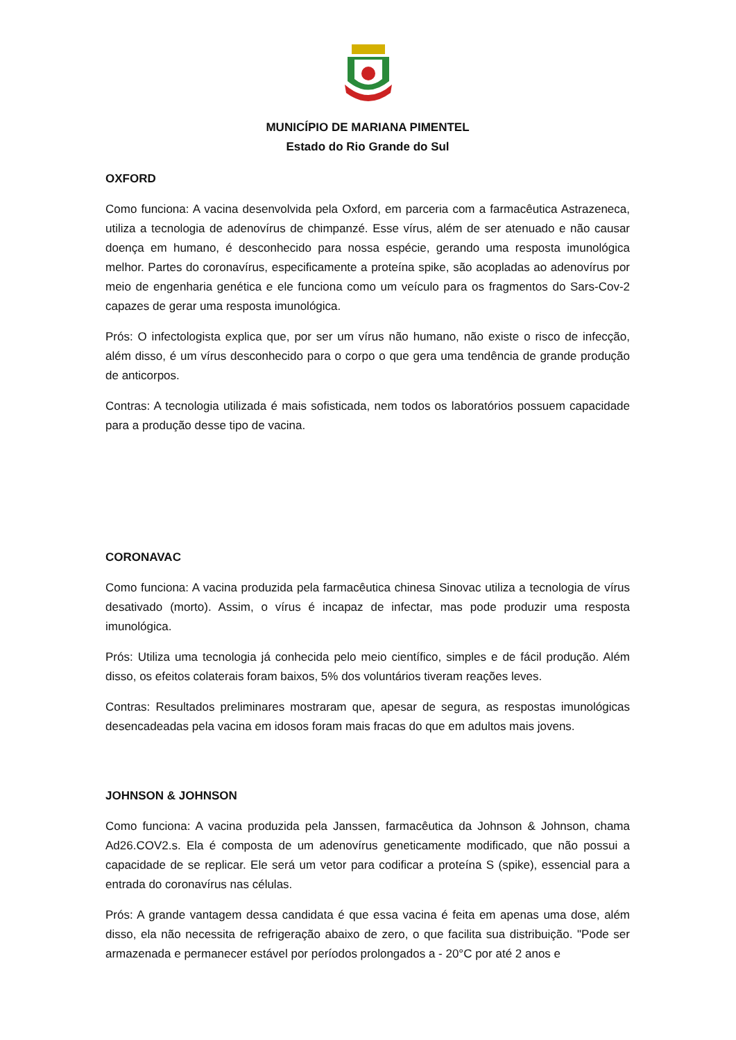MUNICÍPIO DE MARIANA PIMENTEL
Estado do Rio Grande do Sul
OXFORD
Como funciona: A vacina desenvolvida pela Oxford, em parceria com a farmacêutica Astrazeneca, utiliza a tecnologia de adenovírus de chimpanzé. Esse vírus, além de ser atenuado e não causar doença em humano, é desconhecido para nossa espécie, gerando uma resposta imunológica melhor. Partes do coronavírus, especificamente a proteína spike, são acopladas ao adenovírus por meio de engenharia genética e ele funciona como um veículo para os fragmentos do Sars-Cov-2 capazes de gerar uma resposta imunológica.
Prós: O infectologista explica que, por ser um vírus não humano, não existe o risco de infecção, além disso, é um vírus desconhecido para o corpo o que gera uma tendência de grande produção de anticorpos.
Contras: A tecnologia utilizada é mais sofisticada, nem todos os laboratórios possuem capacidade para a produção desse tipo de vacina.
CORONAVAC
Como funciona: A vacina produzida pela farmacêutica chinesa Sinovac utiliza a tecnologia de vírus desativado (morto). Assim, o vírus é incapaz de infectar, mas pode produzir uma resposta imunológica.
Prós: Utiliza uma tecnologia já conhecida pelo meio científico, simples e de fácil produção. Além disso, os efeitos colaterais foram baixos, 5% dos voluntários tiveram reações leves.
Contras: Resultados preliminares mostraram que, apesar de segura, as respostas imunológicas desencadeadas pela vacina em idosos foram mais fracas do que em adultos mais jovens.
JOHNSON & JOHNSON
Como funciona: A vacina produzida pela Janssen, farmacêutica da Johnson & Johnson, chama Ad26.COV2.s. Ela é composta de um adenovírus geneticamente modificado, que não possui a capacidade de se replicar. Ele será um vetor para codificar a proteína S (spike), essencial para a entrada do coronavírus nas células.
Prós: A grande vantagem dessa candidata é que essa vacina é feita em apenas uma dose, além disso, ela não necessita de refrigeração abaixo de zero, o que facilita sua distribuição. "Pode ser armazenada e permanecer estável por períodos prolongados a - 20°C por até 2 anos e